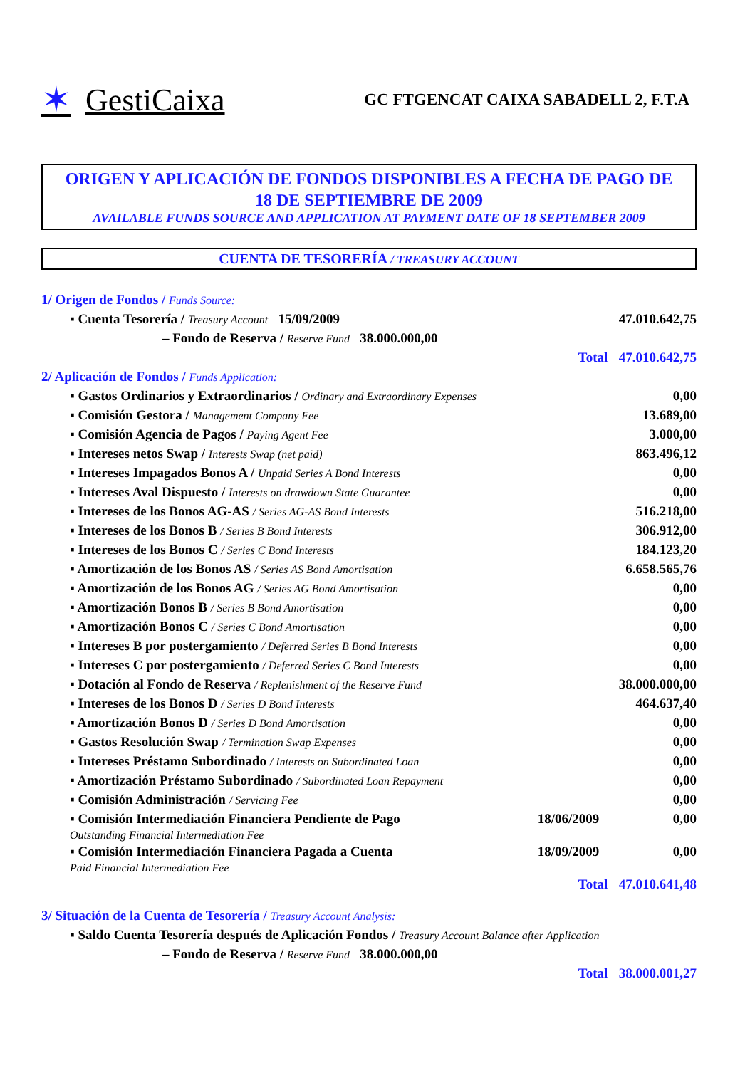✶ GestiCaixa
GC FTGENCAT CAIXA SABADELL 2, F.T.A
ORIGEN Y APLICACIÓN DE FONDOS DISPONIBLES A FECHA DE PAGO DE
18 DE SEPTIEMBRE DE 2009
AVAILABLE FUNDS SOURCE AND APPLICATION AT PAYMENT DATE OF 18 SEPTEMBER 2009
CUENTA DE TESORERÍA / TREASURY ACCOUNT
| 1/ Origen de Fondos / Funds Source: | | |
| ▪ Cuenta Tesorería / Treasury Account 15/09/2009 | | 47.010.642,75 |
| – Fondo de Reserva / Reserve Fund 38.000.000,00 | | |
| | Total | 47.010.642,75 |
| 2/ Aplicación de Fondos / Funds Application: | | |
| ▪ Gastos Ordinarios y Extraordinarios / Ordinary and Extraordinary Expenses | | 0,00 |
| ▪ Comisión Gestora / Management Company Fee | | 13.689,00 |
| ▪ Comisión Agencia de Pagos / Paying Agent Fee | | 3.000,00 |
| ▪ Intereses netos Swap / Interests Swap (net paid) | | 863.496,12 |
| ▪ Intereses Impagados Bonos A / Unpaid Series A Bond Interests | | 0,00 |
| ▪ Intereses Aval Dispuesto / Interests on drawdown State Guarantee | | 0,00 |
| ▪ Intereses de los Bonos AG-AS / Series AG-AS Bond Interests | | 516.218,00 |
| ▪ Intereses de los Bonos B / Series B Bond Interests | | 306.912,00 |
| ▪ Intereses de los Bonos C / Series C Bond Interests | | 184.123,20 |
| ▪ Amortización de los Bonos AS / Series AS Bond Amortisation | | 6.658.565,76 |
| ▪ Amortización de los Bonos AG / Series AG Bond Amortisation | | 0,00 |
| ▪ Amortización Bonos B / Series B Bond Amortisation | | 0,00 |
| ▪ Amortización Bonos C / Series C Bond Amortisation | | 0,00 |
| ▪ Intereses B por postergamiento / Deferred Series B Bond Interests | | 0,00 |
| ▪ Intereses C por postergamiento / Deferred Series C Bond Interests | | 0,00 |
| ▪ Dotación al Fondo de Reserva / Replenishment of the Reserve Fund | | 38.000.000,00 |
| ▪ Intereses de los Bonos D / Series D Bond Interests | | 464.637,40 |
| ▪ Amortización Bonos D / Series D Bond Amortisation | | 0,00 |
| ▪ Gastos Resolución Swap / Termination Swap Expenses | | 0,00 |
| ▪ Intereses Préstamo Subordinado / Interests on Subordinated Loan | | 0,00 |
| ▪ Amortización Préstamo Subordinado / Subordinated Loan Repayment | | 0,00 |
| ▪ Comisión Administración / Servicing Fee | | 0,00 |
| ▪ Comisión Intermediación Financiera Pendiente de Pago Outstanding Financial Intermediation Fee | 18/06/2009 | 0,00 |
| ▪ Comisión Intermediación Financiera Pagada a Cuenta Paid Financial Intermediation Fee | 18/09/2009 | 0,00 |
| | Total | 47.010.641,48 |
| 3/ Situación de la Cuenta de Tesorería / Treasury Account Analysis: | | |
| ▪ Saldo Cuenta Tesorería después de Aplicación Fondos / Treasury Account Balance after Application | | |
| – Fondo de Reserva / Reserve Fund 38.000.000,00 | | |
| | Total | 38.000.001,27 |